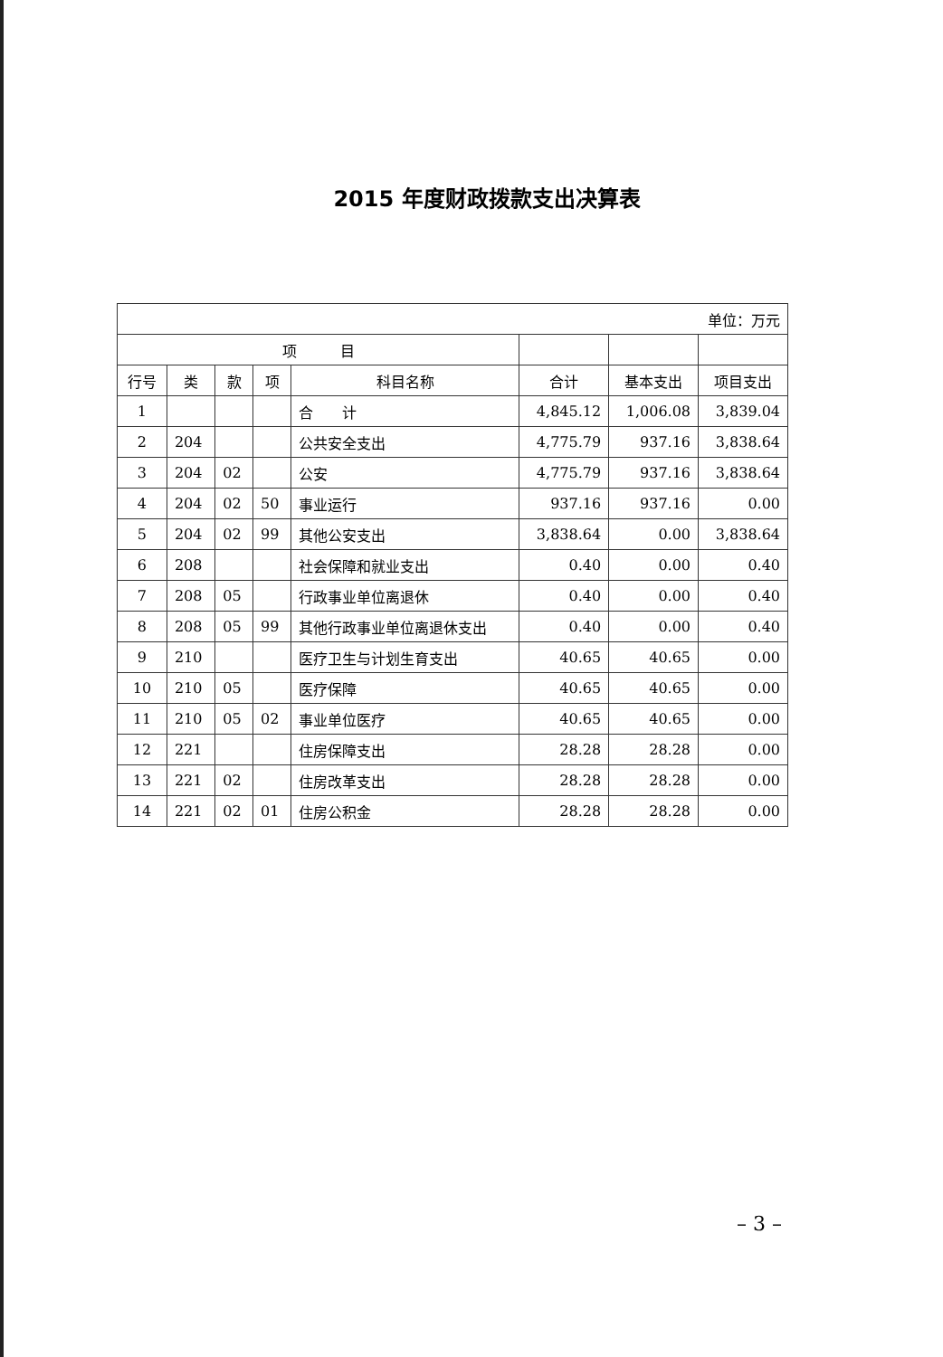2015 年度财政拨款支出决算表
| 单位：万元 | | | | | | | |
| 项 目 | | | | | | | |
| 行号 | 类 | 款 | 项 | 科目名称 | 合计 | 基本支出 | 项目支出 |
| 1 | | | | 合 计 | 4,845.12 | 1,006.08 | 3,839.04 |
| 2 | 204 | | | 公共安全支出 | 4,775.79 | 937.16 | 3,838.64 |
| 3 | 204 | 02 | | 公安 | 4,775.79 | 937.16 | 3,838.64 |
| 4 | 204 | 02 | 50 | 事业运行 | 937.16 | 937.16 | 0.00 |
| 5 | 204 | 02 | 99 | 其他公安支出 | 3,838.64 | 0.00 | 3,838.64 |
| 6 | 208 | | | 社会保障和就业支出 | 0.40 | 0.00 | 0.40 |
| 7 | 208 | 05 | | 行政事业单位离退休 | 0.40 | 0.00 | 0.40 |
| 8 | 208 | 05 | 99 | 其他行政事业单位离退休支出 | 0.40 | 0.00 | 0.40 |
| 9 | 210 | | | 医疗卫生与计划生育支出 | 40.65 | 40.65 | 0.00 |
| 10 | 210 | 05 | | 医疗保障 | 40.65 | 40.65 | 0.00 |
| 11 | 210 | 05 | 02 | 事业单位医疗 | 40.65 | 40.65 | 0.00 |
| 12 | 221 | | | 住房保障支出 | 28.28 | 28.28 | 0.00 |
| 13 | 221 | 02 | | 住房改革支出 | 28.28 | 28.28 | 0.00 |
| 14 | 221 | 02 | 01 | 住房公积金 | 28.28 | 28.28 | 0.00 |
– 3 –